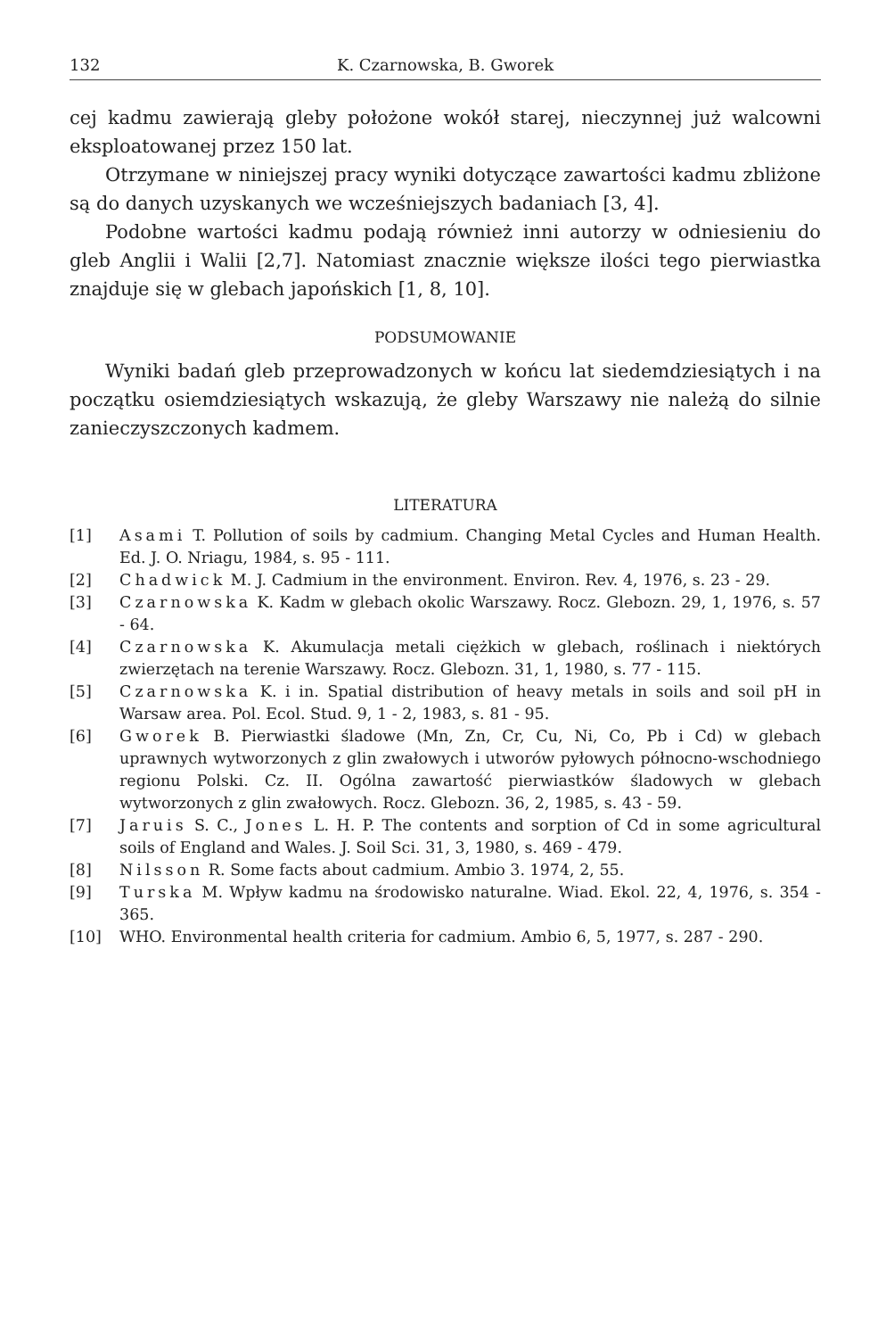132 K. Czarnowska, B. Gworek
cej kadmu zawierają gleby położone wokół starej, nieczynnej już walcowni eksploatowanej przez 150 lat.
Otrzymane w niniejszej pracy wyniki dotyczące zawartości kadmu zbliżone są do danych uzyskanych we wcześniejszych badaniach [3, 4].
Podobne wartości kadmu podają również inni autorzy w odniesieniu do gleb Anglii i Walii [2,7]. Natomiast znacznie większe ilości tego pierwiastka znajduje się w glebach japońskich [1, 8, 10].
PODSUMOWANIE
Wyniki badań gleb przeprowadzonych w końcu lat siedemdziesiątych i na początku osiemdziesiątych wskazują, że gleby Warszawy nie należą do silnie zanieczyszczonych kadmem.
LITERATURA
[1] Asami T. Pollution of soils by cadmium. Changing Metal Cycles and Human Health. Ed. J. O. Nriagu, 1984, s. 95 - 111.
[2] Chadwick M. J. Cadmium in the environment. Environ. Rev. 4, 1976, s. 23 - 29.
[3] Czarnowska K. Kadm w glebach okolic Warszawy. Rocz. Glebozn. 29, 1, 1976, s. 57 - 64.
[4] Czarnowska K. Akumulacja metali ciężkich w glebach, roślinach i niektórych zwierzętach na terenie Warszawy. Rocz. Glebozn. 31, 1, 1980, s. 77 - 115.
[5] Czarnowska K. i in. Spatial distribution of heavy metals in soils and soil pH in Warsaw area. Pol. Ecol. Stud. 9, 1 - 2, 1983, s. 81 - 95.
[6] Gworek B. Pierwiastki śladowe (Mn, Zn, Cr, Cu, Ni, Co, Pb i Cd) w glebach uprawnych wytworzonych z glin zwałowych i utworów pyłowych północno-wschodniego regionu Polski. Cz. II. Ogólna zawartość pierwiastków śladowych w glebach wytworzonych z glin zwałowych. Rocz. Glebozn. 36, 2, 1985, s. 43 - 59.
[7] Jaruis S. C., Jones L. H. P. The contents and sorption of Cd in some agricultural soils of England and Wales. J. Soil Sci. 31, 3, 1980, s. 469 - 479.
[8] Nilsson R. Some facts about cadmium. Ambio 3. 1974, 2, 55.
[9] Turska M. Wpływ kadmu na środowisko naturalne. Wiad. Ekol. 22, 4, 1976, s. 354 - 365.
[10] WHO. Environmental health criteria for cadmium. Ambio 6, 5, 1977, s. 287 - 290.